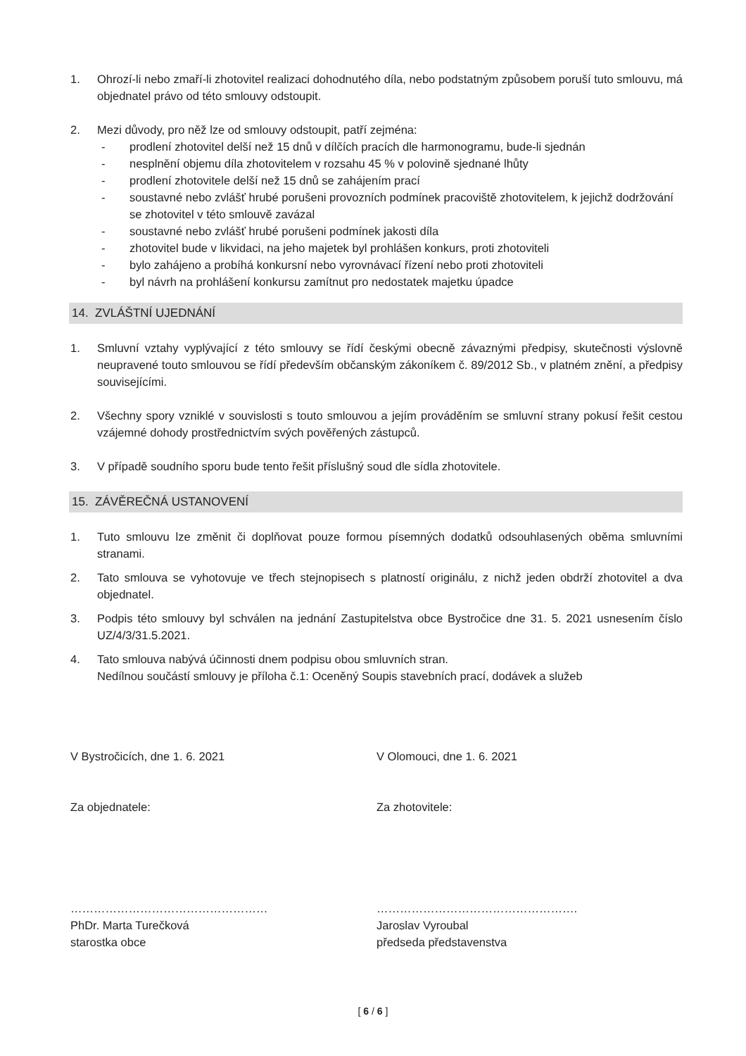1. Ohrozí-li nebo zmaří-li zhotovitel realizaci dohodnutého díla, nebo podstatným způsobem poruší tuto smlouvu, má objednatel právo od této smlouvy odstoupit.
2. Mezi důvody, pro něž lze od smlouvy odstoupit, patří zejména:
- prodlení zhotovitel delší než 15 dnů v dílčích pracích dle harmonogramu, bude-li sjednán
- nesplnění objemu díla zhotovitelem v rozsahu 45 % v polovině sjednané lhůty
- prodlení zhotovitele delší než 15 dnů se zahájením prací
- soustavné nebo zvlášť hrubé porušeni provozních podmínek pracoviště zhotovitelem, k jejichž dodržování se zhotovitel v této smlouvě zavázal
- soustavné nebo zvlášť hrubé porušeni podmínek jakosti díla
- zhotovitel bude v likvidaci, na jeho majetek byl prohlášen konkurs, proti zhotoviteli
- bylo zahájeno a probíhá konkursní nebo vyrovnávací řízení nebo proti zhotoviteli
- byl návrh na prohlášení konkursu zamítnut pro nedostatek majetku úpadce
14. ZVLÁŠTNÍ UJEDNÁNÍ
1. Smluvní vztahy vyplývající z této smlouvy se řídí českými obecně závaznými předpisy, skutečnosti výslovně neupravené touto smlouvou se řídí především občanským zákoníkem č. 89/2012 Sb., v platném znění, a předpisy souvisejícími.
2. Všechny spory vzniklé v souvislosti s touto smlouvou a jejím prováděním se smluvní strany pokusí řešit cestou vzájemné dohody prostřednictvím svých pověřených zástupců.
3. V případě soudního sporu bude tento řešit příslušný soud dle sídla zhotovitele.
15. ZÁVĚREČNÁ USTANOVENÍ
1. Tuto smlouvu lze změnit či doplňovat pouze formou písemných dodatků odsouhlasených oběma smluvními stranami.
2. Tato smlouva se vyhotovuje ve třech stejnopisech s platností originálu, z nichž jeden obdrží zhotovitel a dva objednatel.
3. Podpis této smlouvy byl schválen na jednání Zastupitelstva obce Bystročice dne 31. 5. 2021 usnesením číslo UZ/4/3/31.5.2021.
4. Tato smlouva nabývá účinnosti dnem podpisu obou smluvních stran.
Nedílnou součástí smlouvy je příloha č.1: Oceněný Soupis stavebních prací, dodávek a služeb
V Bystročicích, dne 1. 6. 2021
Za objednatele:
……………………………………………
PhDr. Marta Turečková
starostka obce
V Olomouci, dne 1. 6. 2021
Za zhotovitele:
…………………………………………….
Jaroslav Vyroubal
předseda představenstva
[ 6 / 6 ]